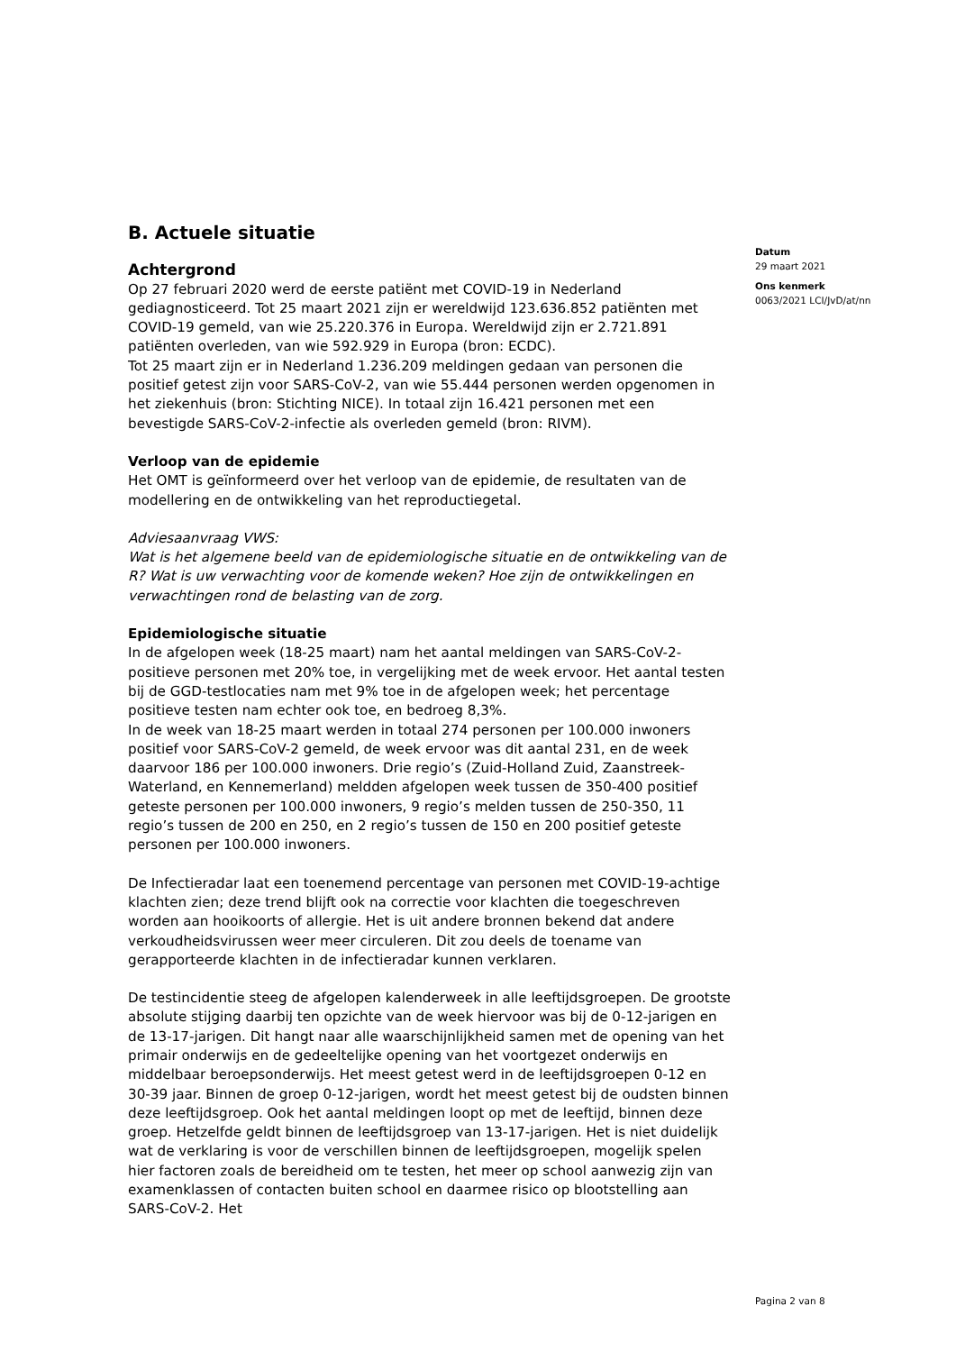Datum
29 maart 2021
Ons kenmerk
0063/2021 LCI/JvD/at/nn
B. Actuele situatie
Achtergrond
Op 27 februari 2020 werd de eerste patiënt met COVID-19 in Nederland gediagnosticeerd. Tot 25 maart 2021 zijn er wereldwijd 123.636.852 patiënten met COVID-19 gemeld, van wie 25.220.376 in Europa. Wereldwijd zijn er 2.721.891 patiënten overleden, van wie 592.929 in Europa (bron: ECDC).
Tot 25 maart zijn er in Nederland 1.236.209 meldingen gedaan van personen die positief getest zijn voor SARS-CoV-2, van wie 55.444 personen werden opgenomen in het ziekenhuis (bron: Stichting NICE). In totaal zijn 16.421 personen met een bevestigde SARS-CoV-2-infectie als overleden gemeld (bron: RIVM).
Verloop van de epidemie
Het OMT is geïnformeerd over het verloop van de epidemie, de resultaten van de modellering en de ontwikkeling van het reproductiegetal.
Adviesaanvraag VWS:
Wat is het algemene beeld van de epidemiologische situatie en de ontwikkeling van de R? Wat is uw verwachting voor de komende weken? Hoe zijn de ontwikkelingen en verwachtingen rond de belasting van de zorg.
Epidemiologische situatie
In de afgelopen week (18-25 maart) nam het aantal meldingen van SARS-CoV-2-positieve personen met 20% toe, in vergelijking met de week ervoor. Het aantal testen bij de GGD-testlocaties nam met 9% toe in de afgelopen week; het percentage positieve testen nam echter ook toe, en bedroeg 8,3%.
In de week van 18-25 maart werden in totaal 274 personen per 100.000 inwoners positief voor SARS-CoV-2 gemeld, de week ervoor was dit aantal 231, en de week daarvoor 186 per 100.000 inwoners. Drie regio’s (Zuid-Holland Zuid, Zaanstreek-Waterland, en Kennemerland) meldden afgelopen week tussen de 350-400 positief geteste personen per 100.000 inwoners, 9 regio’s melden tussen de 250-350, 11 regio’s tussen de 200 en 250, en 2 regio’s tussen de 150 en 200 positief geteste personen per 100.000 inwoners.
De Infectieradar laat een toenemend percentage van personen met COVID-19-achtige klachten zien; deze trend blijft ook na correctie voor klachten die toegeschreven worden aan hooikoorts of allergie. Het is uit andere bronnen bekend dat andere verkoudheidsvirussen weer meer circuleren. Dit zou deels de toename van gerapporteerde klachten in de infectieradar kunnen verklaren.
De testincidentie steeg de afgelopen kalenderweek in alle leeftijdsgroepen. De grootste absolute stijging daarbij ten opzichte van de week hiervoor was bij de 0-12-jarigen en de 13-17-jarigen. Dit hangt naar alle waarschijnlijkheid samen met de opening van het primair onderwijs en de gedeeltelijke opening van het voortgezet onderwijs en middelbaar beroepsonderwijs. Het meest getest werd in de leeftijdsgroepen 0-12 en 30-39 jaar. Binnen de groep 0-12-jarigen, wordt het meest getest bij de oudsten binnen deze leeftijdsgroep. Ook het aantal meldingen loopt op met de leeftijd, binnen deze groep. Hetzelfde geldt binnen de leeftijdsgroep van 13-17-jarigen. Het is niet duidelijk wat de verklaring is voor de verschillen binnen de leeftijdsgroepen, mogelijk spelen hier factoren zoals de bereidheid om te testen, het meer op school aanwezig zijn van examenklassen of contacten buiten school en daarmee risico op blootstelling aan SARS-CoV-2. Het
Pagina 2 van 8